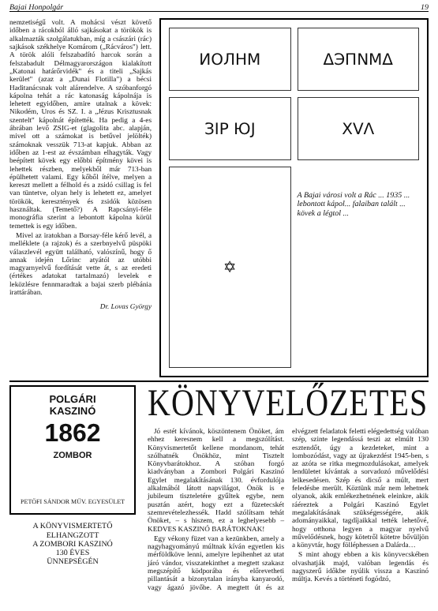Bajai Honpolgár 19
nemzetiségű volt. A mohácsi vészt követő időben a rácokból álló sajkásokat a törökök is alkalmazták szolgálatukban, míg a császári (rác) sajkások székhelye Komárom („Rácváros") lett. A török alóli felszabadító harcok során a felszabadult Délmagyarországon kialakított „Katonai határőrvidék" és a titeli „Sajkás kerület" (azaz a „Dunai Flotilla") a bécsi Haditanácsnak volt alárendelve. A szóbanforgó kápolna tehát a rác katonaság kápolnája is lehetett egyidőben, amire utalnak a kövek: Nikodém, Uros és SZ. I. a „Jézus Krisztusnak szentelt" kápolnát építették. Ha pedig a 4-es ábrában levő ZSIG-et (glagolita abc. alapján, mivel ott a számokat is betűvel jelölték) számoknak vesszük 713-at kapjuk. Abban az időben az 1-est az évszámban elhagyták. Vagy beépített kövek egy előbbi építmény kövei is lehettek részben, melyekből már 713-ban épülhetett valami. Egy kőből ítélve, melyen a kereszt mellett a félhold és a zsidó csillag is fel van tüntetve, olyan hely is lehetett ez, amelyet törökök, keresztények és zsidók közösen használtak. (Temető?) A Rapcsányi-féle monográfia szerint a lebontott kápolna körül temettek is egy időben.
Mivel az iratokban a Borsay-féle kérő levél, a melléklete (a rajzok) és a szerbnyelvű püspöki válaszlevél együtt található, valószínű, hogy ő annak idején Lőrinc atyától az utóbbi magyarnyelvű fordítását vette át, s az eredeti (értékes adatokat tartalmazó) levelek e leközlésre fennmaradtak a bajai szerb plébánia irattárában.
Dr. Lovas György
ИОЛНМ
ΔЭПNMΔ
ЗIP ЮJ
ΧVΛ
✡
A Bajai városi volt a Rác ... 1935 ... lebontott kápol... falaiban talált ... kövek a légtol ...
POLGÁRI
KASZINÓ
1862
ZOMBOR
PETŐFI SÁNDOR MŰV. EGYESÜLET
A KÖNYVISMERTETŐ
ELHANGZOTT
A ZOMBORI KASZINÓ
130 ÉVES
ÜNNEPSÉGÉN
KÖNYVELŐZETES
Jó estét kívánok, köszöntenem Önöket, ám ehhez keresnem kell a megszólítást. Könyvismertetőt kellene mondanom, tehát szólhatnék Önökhöz, mint Tisztelt Könyvbarátokhoz. A szóban forgó kiadványban a Zombori Polgári Kaszinó Egylet megalakításának 130. évfordulója alkalmából látott napvilágot, Önök is e jubileum tiszteletére gyűltek egybe, nem pusztán azért, hogy ezt a füzetecskét szemrevételezhessék. Hadd szólítsam tehát Önöket, – s hiszem, ez a leghelyesebb – KEDVES KASZINÓ BARÁTOKNAK!
Egy vékony füzet van a kezünkben, amely a nagyhagyományú múltnak kíván egyetlen kis mérföldkövе lenni, amelyre lepihenhet az utat járó vándor, visszatekinthet a megtett szakasz megszépítő ködporába és előrevetheti pillantását a bizonytalan irányba kanyarodó, vagy ágazó jövőbe. A megtett út és az elvégzett feladatok feletti elégedettség valóban szép, szinte legendássá teszi az elmúlt 130 esztendőt, úgy a kezdeteket, mint a lombozódást, vagy az újrakezdést 1945-ben, s az azóta se ritka megmozdulásokat, amelyek lendületet kívántak a sorvadozó művelődési lelkesedésen. Szép és dicső a múlt, mert feledésbe merült. Köztünk már nem lehetnek olyanok, akik emlékezhetnének eleinkre, akik ráéreztek a Polgári Kaszinó Egylet megalakításának szükségességére, akik adományaikkal, tagdíjaikkal tették lehetővé, hogy otthona legyen a magyar nyelvű művelődésnek, hogy kötetről kötetre bővüljön a könyvtár, hogy fölléphessen a Dalárda…
S mint ahogy ebben a kis könyvecskében olvashatják majd, valóban legendás és nagyszerű időkbe nyúlik vissza a Kaszinó múltja. Kevés a történeti fogódzó,